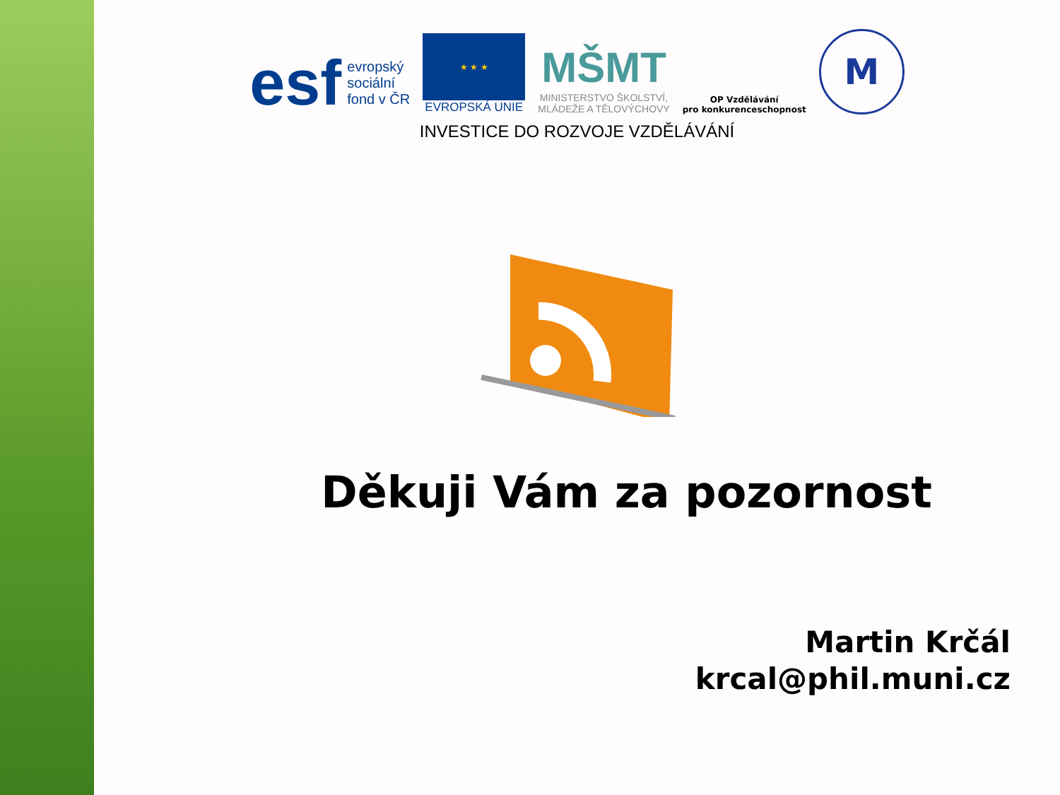esf
evropský
sociální
fond v ČR
★ ★ ★
EVROPSKÁ UNIE
MŠMT
MINISTERSTVO ŠKOLSTVÍ,
MLÁDEŽE A TĚLOVÝCHOVY
OP Vzdělávání
pro konkurenceschopnost
M
INVESTICE DO ROZVOJE VZDĚLÁVÁNÍ
Děkuji Vám za pozornost
Martin Krčál
krcal@phil.muni.cz